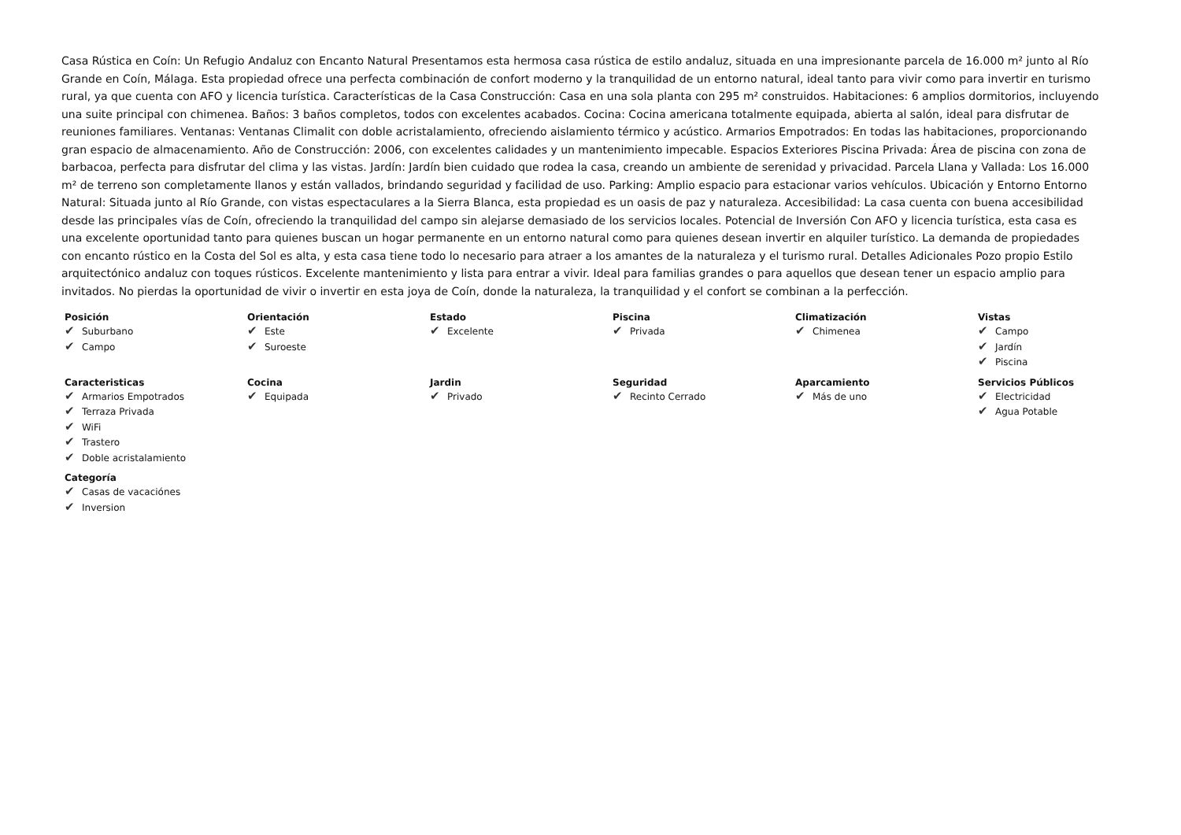Casa Rústica en Coín: Un Refugio Andaluz con Encanto Natural Presentamos esta hermosa casa rústica de estilo andaluz, situada en una impresionante parcela de 16.000 m² junto al Río Grande en Coín, Málaga. Esta propiedad ofrece una perfecta combinación de confort moderno y la tranquilidad de un entorno natural, ideal tanto para vivir como para invertir en turismo rural, ya que cuenta con AFO y licencia turística. Características de la Casa Construcción: Casa en una sola planta con 295 m² construidos. Habitaciones: 6 amplios dormitorios, incluyendo una suite principal con chimenea. Baños: 3 baños completos, todos con excelentes acabados. Cocina: Cocina americana totalmente equipada, abierta al salón, ideal para disfrutar de reuniones familiares. Ventanas: Ventanas Climalit con doble acristalamiento, ofreciendo aislamiento térmico y acústico. Armarios Empotrados: En todas las habitaciones, proporcionando gran espacio de almacenamiento. Año de Construcción: 2006, con excelentes calidades y un mantenimiento impecable. Espacios Exteriores Piscina Privada: Área de piscina con zona de barbacoa, perfecta para disfrutar del clima y las vistas. Jardín: Jardín bien cuidado que rodea la casa, creando un ambiente de serenidad y privacidad. Parcela Llana y Vallada: Los 16.000 m² de terreno son completamente llanos y están vallados, brindando seguridad y facilidad de uso. Parking: Amplio espacio para estacionar varios vehículos. Ubicación y Entorno Entorno Natural: Situada junto al Río Grande, con vistas espectaculares a la Sierra Blanca, esta propiedad es un oasis de paz y naturaleza. Accesibilidad: La casa cuenta con buena accesibilidad desde las principales vías de Coín, ofreciendo la tranquilidad del campo sin alejarse demasiado de los servicios locales. Potencial de Inversión Con AFO y licencia turística, esta casa es una excelente oportunidad tanto para quienes buscan un hogar permanente en un entorno natural como para quienes desean invertir en alquiler turístico. La demanda de propiedades con encanto rústico en la Costa del Sol es alta, y esta casa tiene todo lo necesario para atraer a los amantes de la naturaleza y el turismo rural. Detalles Adicionales Pozo propio Estilo arquitectónico andaluz con toques rústicos. Excelente mantenimiento y lista para entrar a vivir. Ideal para familias grandes o para aquellos que desean tener un espacio amplio para invitados. No pierdas la oportunidad de vivir o invertir en esta joya de Coín, donde la naturaleza, la tranquilidad y el confort se combinan a la perfección.
Posición
✔ Suburbano
✔ Campo
Orientación
✔ Este
✔ Suroeste
Estado
✔ Excelente
Piscina
✔ Privada
Climatización
✔ Chimenea
Vistas
✔ Campo
✔ Jardín
✔ Piscina
Caracteristicas
✔ Armarios Empotrados
✔ Terraza Privada
✔ WiFi
✔ Trastero
✔ Doble acristalamiento
Cocina
✔ Equipada
Jardin
✔ Privado
Seguridad
✔ Recinto Cerrado
Aparcamiento
✔ Más de uno
Servicios Públicos
✔ Electricidad
✔ Agua Potable
Categoría
✔ Casas de vacaciónes
✔ Inversion